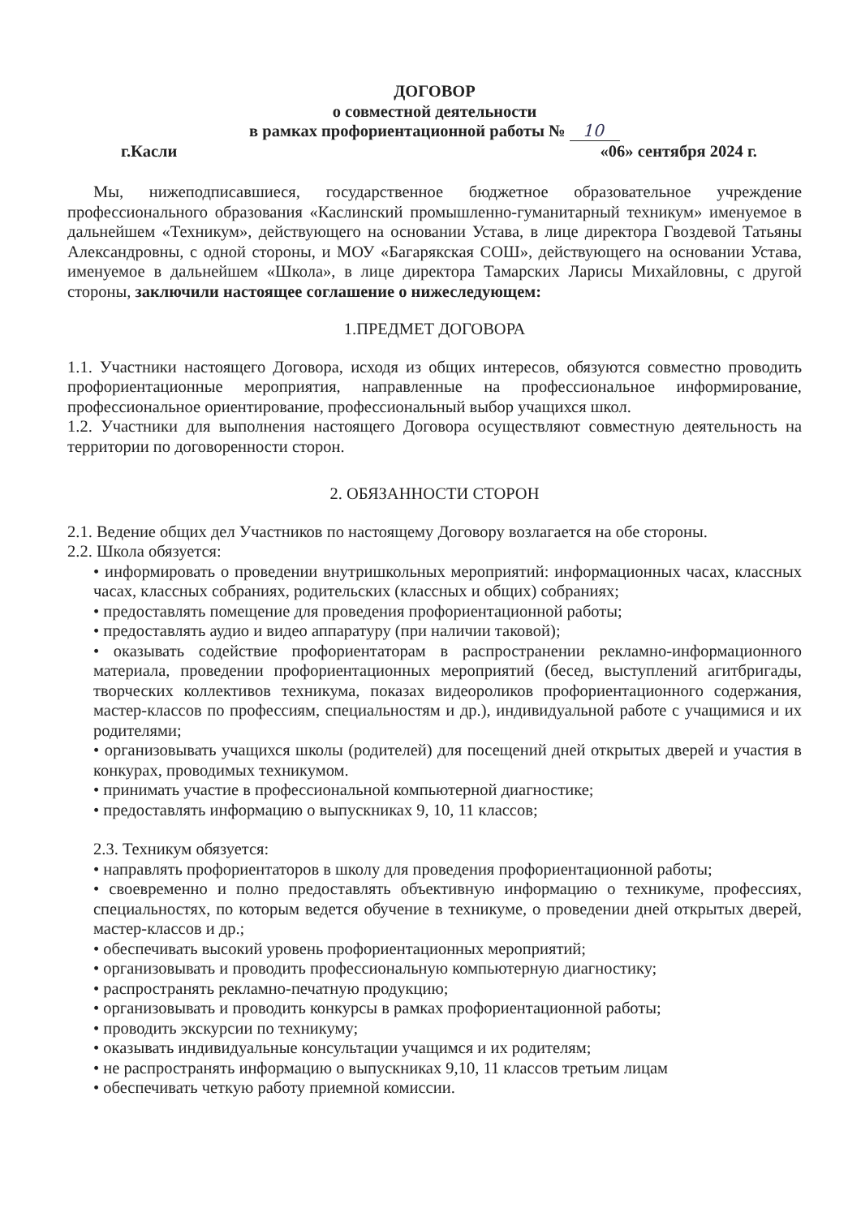ДОГОВОР
о совместной деятельности
в рамках профориентационной работы № 10
г.Касли «06» сентября 2024 г.
Мы, нижеподписавшиеся, государственное бюджетное образовательное учреждение профессионального образования «Каслинский промышленно-гуманитарный техникум» именуемое в дальнейшем «Техникум», действующего на основании Устава, в лице директора Гвоздевой Татьяны Александровны, с одной стороны, и МОУ «Багарякская СОШ», действующего на основании Устава, именуемое в дальнейшем «Школа», в лице директора Тамарских Ларисы Михайловны, с другой стороны, заключили настоящее соглашение о нижеследующем:
1.ПРЕДМЕТ ДОГОВОРА
1.1. Участники настоящего Договора, исходя из общих интересов, обязуются совместно проводить профориентационные мероприятия, направленные на профессиональное информирование, профессиональное ориентирование, профессиональный выбор учащихся школ.
1.2. Участники для выполнения настоящего Договора осуществляют совместную деятельность на территории по договоренности сторон.
2. ОБЯЗАННОСТИ СТОРОН
2.1. Ведение общих дел Участников по настоящему Договору возлагается на обе стороны.
2.2. Школа обязуется:
• информировать о проведении внутришкольных мероприятий: информационных часах, классных часах, классных собраниях, родительских (классных и общих) собраниях;
• предоставлять помещение для проведения профориентационной работы;
• предоставлять аудио и видео аппаратуру (при наличии таковой);
• оказывать содействие профориентаторам в распространении рекламно-информационного материала, проведении профориентационных мероприятий (бесед, выступлений агитбригады, творческих коллективов техникума, показах видеороликов профориентационного содержания, мастер-классов по профессиям, специальностям и др.), индивидуальной работе с учащимися и их родителями;
• организовывать учащихся школы (родителей) для посещений дней открытых дверей и участия в конкурах, проводимых техникумом.
• принимать участие в профессиональной компьютерной диагностике;
• предоставлять информацию о выпускниках 9, 10, 11 классов;
2.3. Техникум обязуется:
• направлять профориентаторов в школу для проведения профориентационной работы;
• своевременно и полно предоставлять объективную информацию о техникуме, профессиях, специальностях, по которым ведется обучение в техникуме, о проведении дней открытых дверей, мастер-классов и др.;
• обеспечивать высокий уровень профориентационных мероприятий;
• организовывать и проводить профессиональную компьютерную диагностику;
• распространять рекламно-печатную продукцию;
• организовывать и проводить конкурсы в рамках профориентационной работы;
• проводить экскурсии по техникуму;
• оказывать индивидуальные консультации учащимся и их родителям;
• не распространять информацию о выпускниках 9,10, 11 классов третьим лицам
• обеспечивать четкую работу приемной комиссии.